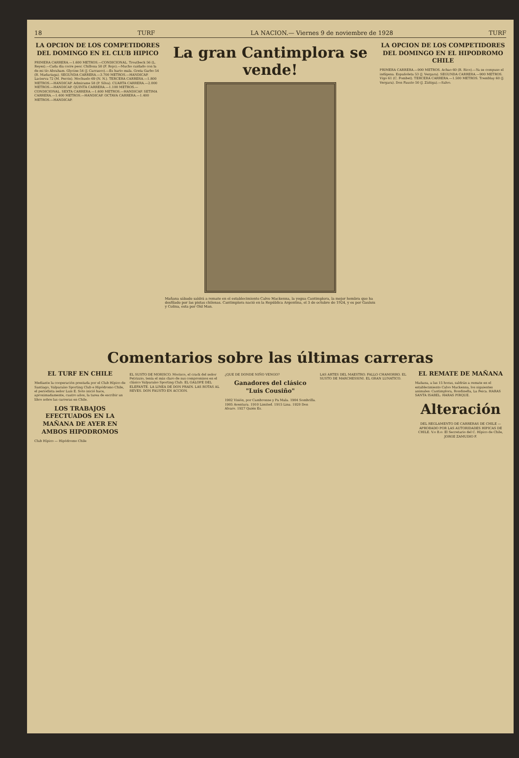18 TURF LA NACION.— Viernes 9 de noviembre de 1928 TURF
LA OPCION DE LOS COMPETIDORES DEL DOMINGO EN EL CLUB HIPICO
PRIMERA CARRERA.—1.600 METROS.—CONDICIONAL. Troutbeck 56 (L. Reyes).—Cada día corre peor. Chillona 50 (F. Rojo).—Mucho cuidado con la de mi tío Abraham. Glycine 54 (J. Carrasco).—Es harto mala. Greta Garbo 54 (R. Madariaga). SEGUNDA CARRERA.—3.700 METROS.—HANDICAP. Lacierva 72 (M. Perrin). Mochuelo 69 (N. N.). TERCERA CARRERA.—1.800 METROS.—HANDICAP. Admirame 58 (P. Silva). CUARTA CARRERA.—2.000 METROS.—HANDICAP. QUINTA CARRERA.—1.100 METROS.—CONDICIONAL. SEXTA CARRERA.—1.600 METROS.—HANDICAP. SETIMA CARRERA.—1.400 METROS.—HANDICAP. OCTAVA CARRERA.—1.400 METROS.—HANDICAP.
La gran Cantimplora se vende!
Mañana sábado saldrá a remate en el establecimiento Calvo Mackenna, la yegua Cantimplora, la mejor hembra que ha desfilado por las pistas chilenas. Cantimplora nació en la República Argentina, el 3 de octubre de 1924, y es por Gaulois y Colina, esta por Old Man.
LA OPCION DE LOS COMPETIDORES DEL DOMINGO EN EL HIPODROMO CHILE
PRIMERA CARRERA.—900 METROS. Achao 60 (R. Rico).—Ya se compuso el indígena. Españoleta 53 (J. Vergara). SEGUNDA CARRERA.—900 METROS. Vigo 61 (C. Pombet). TERCERA CARRERA.—1.500 METROS. Tremblay 60 (J. Vergara). Don Fausto 50 (J. Zúñiga).—Salvo.
Comentarios sobre las últimas carreras
EL TURF EN CHILE
Mediante la cooperación prestada por el Club Hípico de Santiago, Valparaíso Sporting Club e Hipódromo Chile, el periodista señor Luis E. Soto inició hace, aproximadamente, cuatro años, la tarea de escribir un libro sobre las carreras en Chile.
LOS TRABAJOS EFECTUADOS EN LA MAÑANA DE AYER EN AMBOS HIPODROMOS
Club Hípico — Hipódromo Chile
EL SUSTO DE MORISCO. Morisco, el crack del señor Petrizzio, tenía el más claro de sus compromisos en el clásico Valparaíso Sporting Club. EL GALOPE DEL ELEFANTE. LA LINEA DE DON PRAIN. LAS ROTAS AL REVES. DON FAUSTO EN ACCION.
¿QUE DE DONDE NIÑO VENGO?
Ganadores del clásico "Luis Cousiño"
1902 Visión, por Cambronne y Pa Mala. 1904 Sombrilla. 1905 Aventura. 1910 Limited. 1915 Lina. 1920 Don Alvaro. 1927 Quién Es.
LAS ARTES DEL MAESTRO. FALLO CHAMORRO. EL SUSTO DE MARCHESSINI. EL GRAN LUNATICO.
EL REMATE DE MAÑANA
Mañana, a las 15 horas, saldrán a remate en el establecimiento Calvo Mackenna, los siguientes animales: Cantimplora, Rondinella, La Peica. HARAS SANTA ISABEL. HARAS PIRQUE.
Alteración
DEL REGLAMENTO DE CARRERAS DE CHILE — APROBADO POR LAS AUTORIDADES HIPICAS DE CHILE. V.o B.o: El Secretario del C. Hípico de Chile, JORGE ZAMUDIO F.